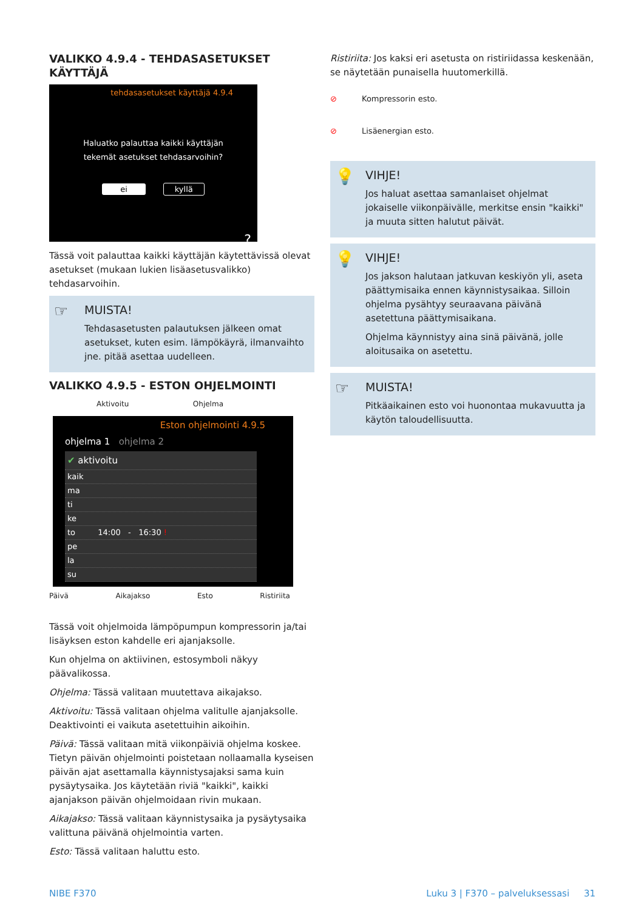VALIKKO 4.9.4 - TEHDASASETUKSET KÄYTTÄJÄ
tehdasasetukset käyttäjä 4.9.4
Haluatko palauttaa kaikki käyttäjän
tekemät asetukset tehdasarvoihin?
ei kyllä
?
Tässä voit palauttaa kaikki käyttäjän käytettävissä olevat asetukset (mukaan lukien lisäasetusvalikko) tehdasarvoihin.
☞
MUISTA!
Tehdasasetusten palautuksen jälkeen omat asetukset, kuten esim. lämpökäyrä, ilmanvaihto jne. pitää asettaa uudelleen.
VALIKKO 4.9.5 - ESTON OHJELMOINTI
Aktivoitu Ohjelma
Eston ohjelmointi 4.9.5
ohjelma 1 ohjelma 2
✔ aktivoitu
kaik
ma
ti
ke
to 14:00 - 16:30 !
pe
la
su
Päivä Aikajakso Esto Ristiriita
Tässä voit ohjelmoida lämpöpumpun kompressorin ja/tai lisäyksen eston kahdelle eri ajanjaksolle.
Kun ohjelma on aktiivinen, estosymboli näkyy päävalikossa.
Ohjelma: Tässä valitaan muutettava aikajakso.
Aktivoitu: Tässä valitaan ohjelma valitulle ajanjaksolle. Deaktivointi ei vaikuta asetettuihin aikoihin.
Päivä: Tässä valitaan mitä viikonpäiviä ohjelma koskee. Tietyn päivän ohjelmointi poistetaan nollaamalla kyseisen päivän ajat asettamalla käynnistysajaksi sama kuin pysäytysaika. Jos käytetään riviä "kaikki", kaikki ajanjakson päivän ohjelmoidaan rivin mukaan.
Aikajakso: Tässä valitaan käynnistysaika ja pysäytysaika valittuna päivänä ohjelmointia varten.
Esto: Tässä valitaan haluttu esto.
Ristiriita: Jos kaksi eri asetusta on ristiriidassa keskenään, se näytetään punaisella huutomerkillä.
⊘ Kompressorin esto.
⊘ Lisäenergian esto.
💡
VIHJE!
Jos haluat asettaa samanlaiset ohjelmat jokaiselle viikonpäivälle, merkitse ensin "kaikki" ja muuta sitten halutut päivät.
💡
VIHJE!
Jos jakson halutaan jatkuvan keskiyön yli, aseta päättymisaika ennen käynnistysaikaa. Silloin ohjelma pysähtyy seuraavana päivänä asetettuna päättymisaikana.
Ohjelma käynnistyy aina sinä päivänä, jolle aloitusaika on asetettu.
☞
MUISTA!
Pitkäaikainen esto voi huonontaa mukavuutta ja käytön taloudellisuutta.
NIBE F370 Luku 3 | F370 – palveluksessasi 31